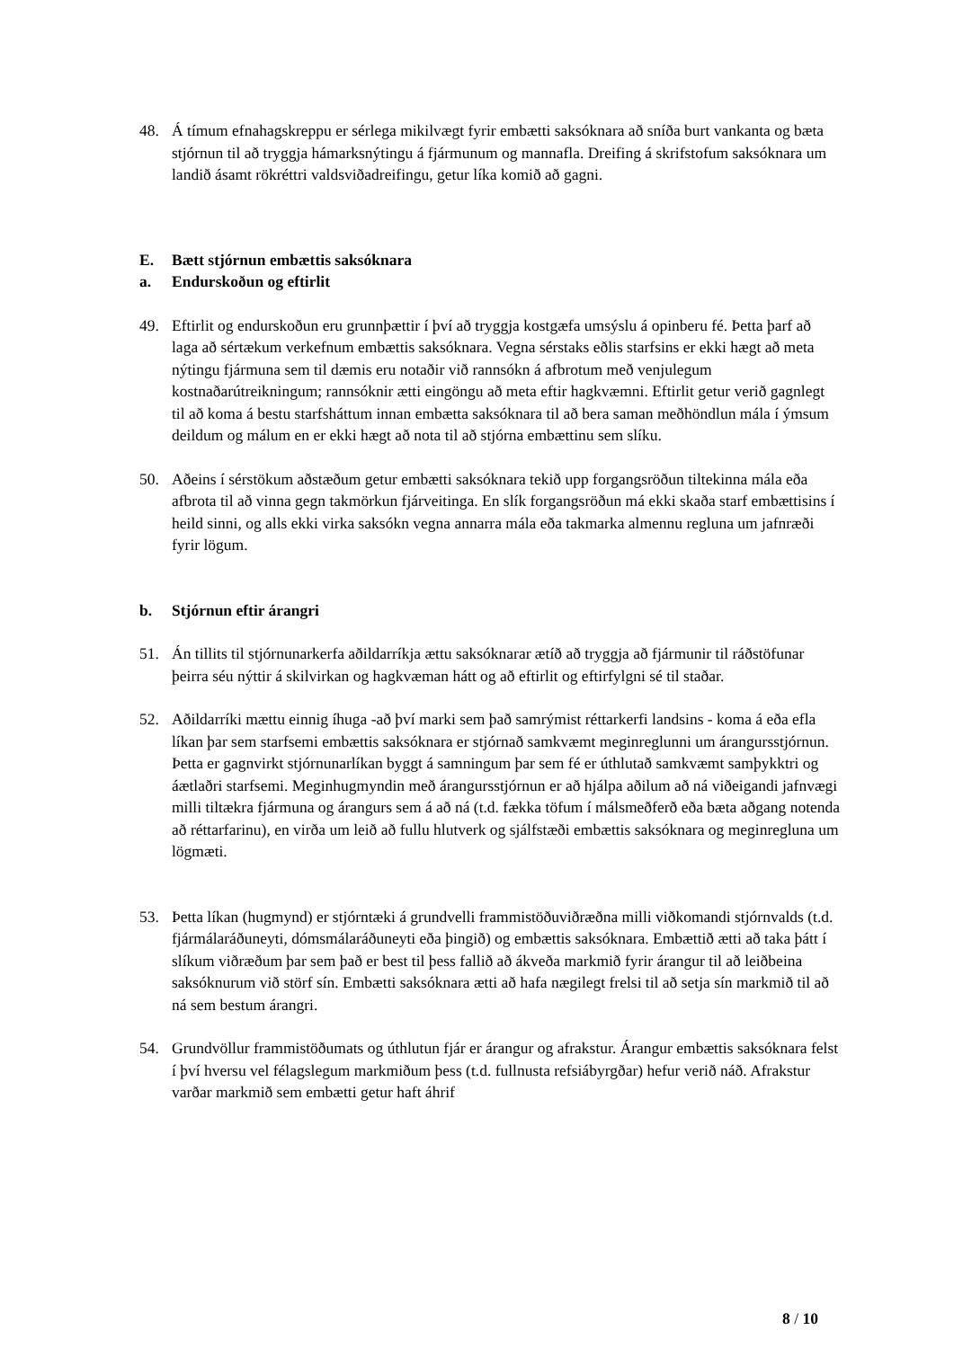48. Á tímum efnahagskreppu er sérlega mikilvægt fyrir embætti saksóknara að sníða burt vankanta og bæta stjórnun til að tryggja hámarksnýtingu á fjármunum og mannafla. Dreifing á skrifstofum saksóknara um landið ásamt rökréttri valdsviðadreifingu, getur líka komið að gagni.
E. Bætt stjórnun embættis saksóknara
a. Endurskoðun og eftirlit
49. Eftirlit og endurskoðun eru grunnþættir í því að tryggja kostgæfa umsýslu á opinberu fé. Þetta þarf að laga að sértækum verkefnum embættis saksóknara. Vegna sérstaks eðlis starfsins er ekki hægt að meta nýtingu fjármuna sem til dæmis eru notaðir við rannsókn á afbrotum með venjulegum kostnaðarútreikningum; rannsóknir ætti eingöngu að meta eftir hagkvæmni. Eftirlit getur verið gagnlegt til að koma á bestu starfsháttum innan embætta saksóknara til að bera saman meðhöndlun mála í ýmsum deildum og málum en er ekki hægt að nota til að stjórna embættinu sem slíku.
50. Aðeins í sérstökum aðstæðum getur embætti saksóknara tekið upp forgangsröðun tiltekinna mála eða afbrota til að vinna gegn takmörkun fjárveitinga. En slík forgangsröðun má ekki skaða starf embættisins í heild sinni, og alls ekki virka saksókn vegna annarra mála eða takmarka almennu regluna um jafnræði fyrir lögum.
b. Stjórnun eftir árangri
51. Án tillits til stjórnunarkerfa aðildarríkja ættu saksóknarar ætíð að tryggja að fjármunir til ráðstöfunar þeirra séu nýttir á skilvirkan og hagkvæman hátt og að eftirlit og eftirfylgni sé til staðar.
52. Aðildarríki mættu einnig íhuga -að því marki sem það samrýmist réttarkerfi landsins - koma á eða efla líkan þar sem starfsemi embættis saksóknara er stjórnað samkvæmt meginreglunni um árangursstjórnun. Þetta er gagnvirkt stjórnunarlíkan byggt á samningum þar sem fé er úthlutað samkvæmt samþykktri og áætlaðri starfsemi. Meginhugmyndin með árangursstjórnun er að hjálpa aðilum að ná viðeigandi jafnvægi milli tiltækra fjármuna og árangurs sem á að ná (t.d. fækka töfum í málsmeðferð eða bæta aðgang notenda að réttarfarinu), en virða um leið að fullu hlutverk og sjálfstæði embættis saksóknara og meginregluna um lögmæti.
53. Þetta líkan (hugmynd) er stjórntæki á grundvelli frammistöðuviðræðna milli viðkomandi stjórnvalds (t.d. fjármálaráðuneyti, dómsmálaráðuneyti eða þingið) og embættis saksóknara. Embættið ætti að taka þátt í slíkum viðræðum þar sem það er best til þess fallið að ákveða markmið fyrir árangur til að leiðbeina saksóknurum við störf sín. Embætti saksóknara ætti að hafa nægilegt frelsi til að setja sín markmið til að ná sem bestum árangri.
54. Grundvöllur frammistöðumats og úthlutun fjár er árangur og afrakstur. Árangur embættis saksóknara felst í því hversu vel félagslegum markmiðum þess (t.d. fullnusta refsiábyrgðar) hefur verið náð. Afrakstur varðar markmið sem embætti getur haft áhrif
8 / 10